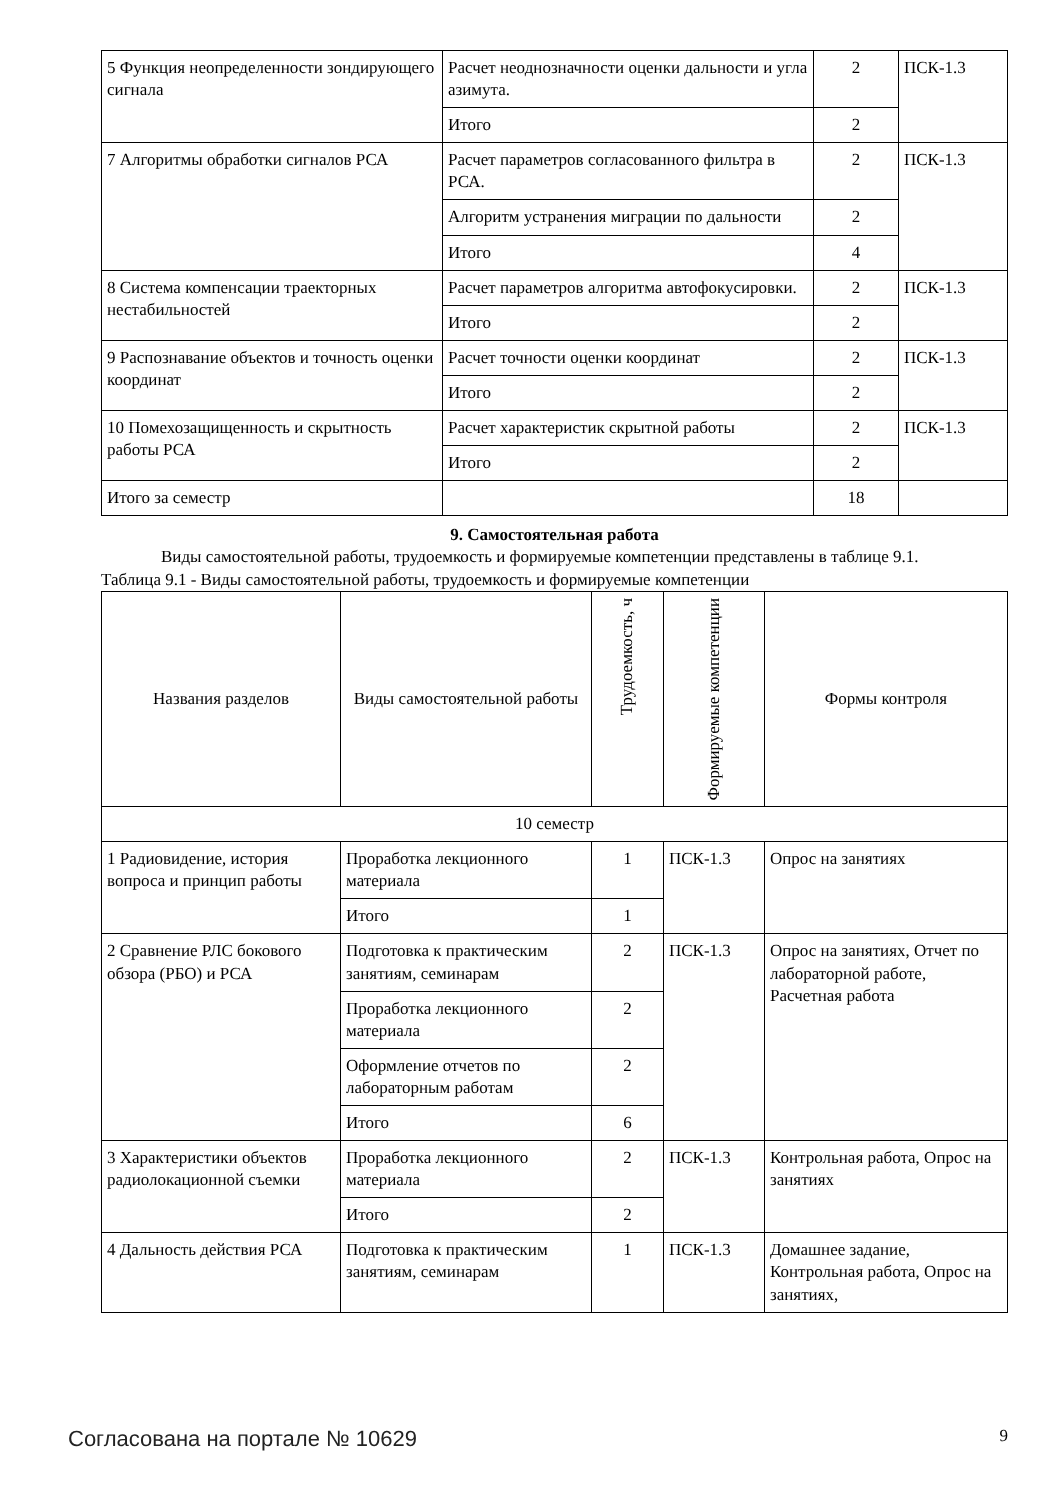| 5 Функция неопределенности зондирующего сигнала | Расчет неоднозначности оценки дальности и угла азимута. | 2 | ПСК-1.3 |
| | Итого | 2 | |
| 7 Алгоритмы обработки сигналов РСА | Расчет параметров согласованного фильтра в РСА. | 2 | ПСК-1.3 |
| | Алгоритм устранения миграции по дальности | 2 | |
| | Итого | 4 | |
| 8 Система компенсации траекторных нестабильностей | Расчет параметров алгоритма автофокусировки. | 2 | ПСК-1.3 |
| | Итого | 2 | |
| 9 Распознавание объектов и точность оценки координат | Расчет точности оценки координат | 2 | ПСК-1.3 |
| | Итого | 2 | |
| 10 Помехозащищенность и скрытность работы РСА | Расчет характеристик скрытной работы | 2 | ПСК-1.3 |
| | Итого | 2 | |
| Итого за семестр | | 18 | |
9. Самостоятельная работа
Виды самостоятельной работы, трудоемкость и формируемые компетенции представлены в таблице 9.1.
Таблица 9.1 - Виды самостоятельной работы, трудоемкость и формируемые компетенции
| Названия разделов | Виды самостоятельной работы | Трудоемкость, ч | Формируемые компетенции | Формы контроля |
| --- | --- | --- | --- | --- |
| 10 семестр | | | | |
| 1 Радиовидение, история вопроса и принцип работы | Проработка лекционного материала | 1 | ПСК-1.3 | Опрос на занятиях |
| | Итого | 1 | | |
| 2 Сравнение РЛС бокового обзора (РБО) и РСА | Подготовка к практическим занятиям, семинарам | 2 | ПСК-1.3 | Опрос на занятиях, Отчет по лабораторной работе, Расчетная работа |
| | Проработка лекционного материала | 2 | | |
| | Оформление отчетов по лабораторным работам | 2 | | |
| | Итого | 6 | | |
| 3 Характеристики объектов радиолокационной съемки | Проработка лекционного материала | 2 | ПСК-1.3 | Контрольная работа, Опрос на занятиях |
| | Итого | 2 | | |
| 4 Дальность действия РСА | Подготовка к практическим занятиям, семинарам | 1 | ПСК-1.3 | Домашнее задание, Контрольная работа, Опрос на занятиях, |
Согласована на портале № 10629 9